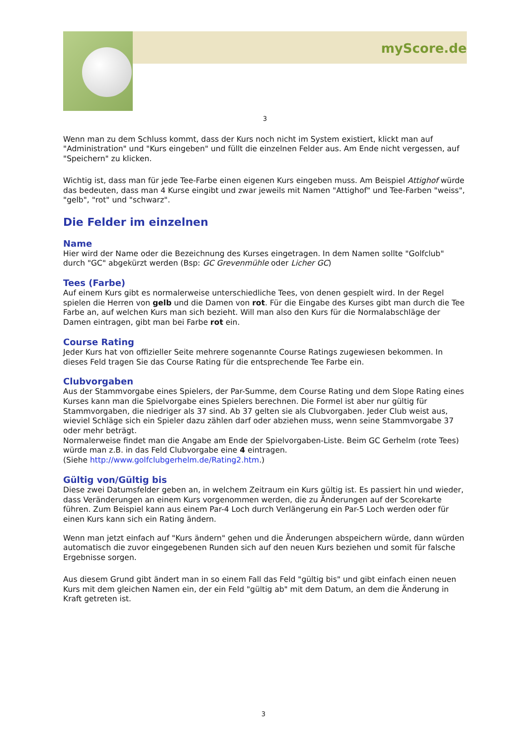myScore.de
3
Wenn man zu dem Schluss kommt, dass der Kurs noch nicht im System existiert, klickt man auf "Administration" und "Kurs eingeben" und füllt die einzelnen Felder aus. Am Ende nicht vergessen, auf "Speichern" zu klicken.
Wichtig ist, dass man für jede Tee-Farbe einen eigenen Kurs eingeben muss. Am Beispiel Attighof würde das bedeuten, dass man 4 Kurse eingibt und zwar jeweils mit Namen "Attighof" und Tee-Farben "weiss", "gelb", "rot" und "schwarz".
Die Felder im einzelnen
Name
Hier wird der Name oder die Bezeichnung des Kurses eingetragen. In dem Namen sollte "Golfclub" durch "GC" abgekürzt werden (Bsp: GC Grevenmühle oder Licher GC)
Tees (Farbe)
Auf einem Kurs gibt es normalerweise unterschiedliche Tees, von denen gespielt wird. In der Regel spielen die Herren von gelb und die Damen von rot. Für die Eingabe des Kurses gibt man durch die Tee Farbe an, auf welchen Kurs man sich bezieht. Will man also den Kurs für die Normalabschläge der Damen eintragen, gibt man bei Farbe rot ein.
Course Rating
Jeder Kurs hat von offizieller Seite mehrere sogenannte Course Ratings zugewiesen bekommen. In dieses Feld tragen Sie das Course Rating für die entsprechende Tee Farbe ein.
Clubvorgaben
Aus der Stammvorgabe eines Spielers, der Par-Summe, dem Course Rating und dem Slope Rating eines Kurses kann man die Spielvorgabe eines Spielers berechnen. Die Formel ist aber nur gültig für Stammvorgaben, die niedriger als 37 sind. Ab 37 gelten sie als Clubvorgaben. Jeder Club weist aus, wieviel Schläge sich ein Spieler dazu zählen darf oder abziehen muss, wenn seine Stammvorgabe 37 oder mehr beträgt.
Normalerweise findet man die Angabe am Ende der Spielvorgaben-Liste. Beim GC Gerhelm (rote Tees) würde man z.B. in das Feld Clubvorgabe eine 4 eintragen.
(Siehe http://www.golfclubgerhelm.de/Rating2.htm.)
Gültig von/Gültig bis
Diese zwei Datumsfelder geben an, in welchem Zeitraum ein Kurs gültig ist. Es passiert hin und wieder, dass Veränderungen an einem Kurs vorgenommen werden, die zu Änderungen auf der Scorekarte führen. Zum Beispiel kann aus einem Par-4 Loch durch Verlängerung ein Par-5 Loch werden oder für einen Kurs kann sich ein Rating ändern.
Wenn man jetzt einfach auf "Kurs ändern" gehen und die Änderungen abspeichern würde, dann würden automatisch die zuvor eingegebenen Runden sich auf den neuen Kurs beziehen und somit für falsche Ergebnisse sorgen.
Aus diesem Grund gibt ändert man in so einem Fall das Feld "gültig bis" und gibt einfach einen neuen Kurs mit dem gleichen Namen ein, der ein Feld "gültig ab" mit dem Datum, an dem die Änderung in Kraft getreten ist.
3